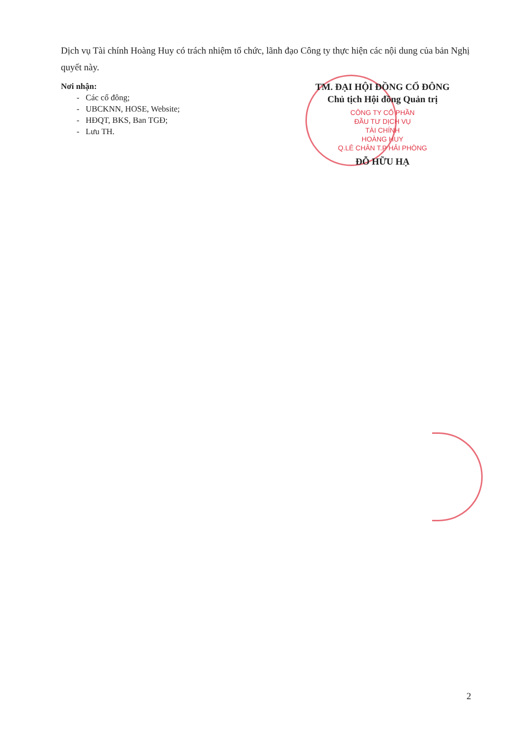Dịch vụ Tài chính Hoàng Huy có trách nhiệm tổ chức, lãnh đạo Công ty thực hiện các nội dung của bản Nghị quyết này.
Nơi nhận:
- Các cổ đông;
- UBCKNN, HOSE, Website;
- HĐQT, BKS, Ban TGĐ;
- Lưu TH.
TM. ĐẠI HỘI ĐỒNG CỔ ĐÔNG
Chủ tịch Hội đồng Quản trị
CÔNG TY CỔ PHẦN
ĐẦU TƯ DỊCH VỤ
TÀI CHÍNH
HOÀNG HUY
Q.LÊ CHÂN T.P HẢI PHÒNG
ĐỖ HỮU HẠ
2